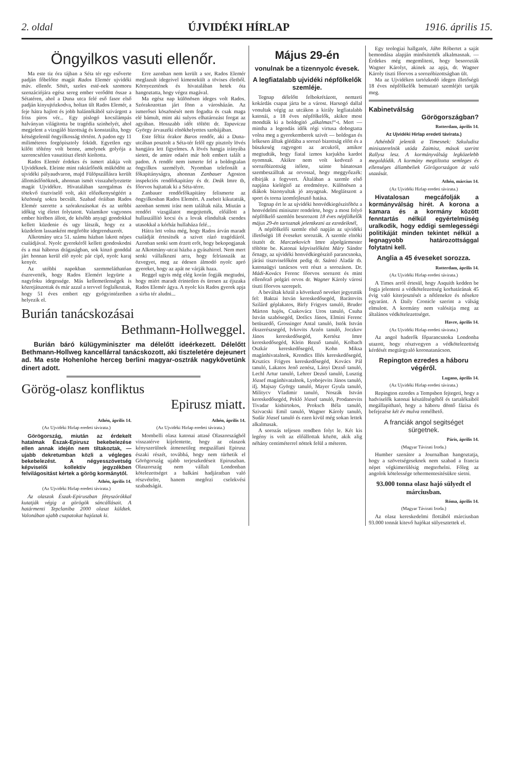2. oldal ÚJVIDÉKI HÍRLAP 1916. április 15.
Öngyilkos vasuti ellenőr.
Ma este tiz óra tájban a Séta tér egy esőverte padján főbelőtte magát Rados Elemér ujvidéki máv. ellenőr. Sötét, szeles esté-nek szomoru szenzációjára egész sereg ember verődött össze a Sétatéren, ahol a Duna utca felé eső fasor első padján kinyujtózkodva, holtan ült Rados Elemér, a feje hátra hajlott és jobb halántékából szivárgott a friss piros vér... Egy pislogó kocsilámpás halványan világitotta be tragédia szinhelyét, ahol megjelent a vizsgáló bizottság és konstatálta, hogy kétségtelenül öngyilkosság történt. A padon egy 11 miliméteres forgópisztoly feküdt. Egyetlen egy kilőtt töltény volt benne, amelynek golyója a szerencsétlen vasutitiszt életét kioltotta.
Rados Elemér érdekes és ismert alakja volt Ujvidéknek. Eleinte mint raktárfőnök müködött az ujvidéki pályaudvaron, majd Fülöpszállásra került állomásfőnöknek, ahonnan ismét visszahelyeztette magát Ujvidékre. Hivatalában szorgalmas és tötekvő tisztviselő volt, akit előzékenységéért a közönség sokra becsült. Szabad óráiban Rados Elemér szerette a szórakozásokat és az utóbbi időkig vig életet folytatott. Valamikor vagyonos ember hirében állott, de később anyagi gondokkal kellett küzdenie és ugy látszik, hogy ez a küzdelem lassanként megőrölte idegrendszerét.
Alkotmány utca 51. számu házban lakott népes családjával. Nyolc gyerekéről kellett gondoskodni és a mai háborus drágaságban, sok kinzó gonddal járt honnan kerül elő nyolc pár cipő, nyolc karaj kenyér.
Az utóbbi napokban szemmeláthatóan észrevették, hogy Rados Elemért legyürte a nagyfoku idegessége. Más kellemetlenségek is közrejátszottak és már azzal a tervvel foglalkoztak, hogy 51 éves embert egy gyógyintézetben helyezik el.
Erre azonban nem került a sor, Rados Elemér meglazult idegeivel kimenekült a tövises életből. Környezetének és hivatalában hetek óta hangoztatta, hogy végez magával.
Ma egész nap különösen ideges volt Rados. Szórakozottan járt fönn a városházán. Az ismerősei köszönését nem fogadta és csak maga elé bámult, mint aki sulyos elhatározást forgat az agyában. Hosszabb időt töltött dr. Tapavicza György árvaszéki elnökhelyettes szobájában.
Este féltiz órakor Baros rendőr, aki a Duna-utcában posztolt a Séta-tér felől egy pisztoly lövés hangjára lett figyelmes. A lövés hangja irányába sietett, de amire odaért már holt embert talált a padon. A rendőr nem ismerte fel a boldogtalan öngyilkos személyét. Nyomban telefonált a főkapitányságra, ahonnan Zanbauer Agoston inspekciós rendőrkapitány és dr. Deák Imre tb, főorvos hajtattak ki a Séta-térre.
Zanbauer rendőrfőkapitány felismerte az öngyilkosban Rados Elemért. A zsebeit kikutatták, azonban semmi irást nem találtak nála. Miután a rendőri vizsgálatot megejtették, előállott a hullaszállító kocsi és a lovak elindultak csendes utasokkal a kórház hullaháza felé...
Hátra lett volna még, hogy Rados árván maradt családját értesitsék a szivet rázó tragédiáról. Azonban senki sem érzett erőt, hogy bekopogjanak az Alkotmány-utcai házba a gyászhirrel. Nem mert senki vállalkozni arra, hogy felriasszák az özvegyet, meg az édesen álmodó nyolc apró gyereket, hogy az apát ne várják haza.
Reggel ugyis még elég korán fogják megtudni, hogy miért maradt érintetlen és üresen az éjszaka Rados Elemér ágya. A nyolc kis Rados gyerek apja a sirba tér aludni...
Burián tanácskozásai
Bethmann-Hollweggel.
Burián báró külügyminiszter ma délelőtt ideérkezett. Délelőtt Bethmann-Hollweg kancellárral tanácskozott, aki tiszteletére dejeunert ad. Ma este Hohenlohe herceg berlini magyar-osztrák nagykövetünk dinert adott.
Görög-olasz konfliktus
Epirusz miatt.
Athén, április 14.
(Az Ujvidéki Hirlap eredeti távirata.)
Görögország, miután az érdekelt hatalmak Észak-Epirusz bekebelezése ellen annak idején nem tiltakoztak, — ujabb dekretumban közli a végleges bekebelezést. A négyesszövetség képviselői kollektiv jegyzékben felvilágositást kértek a görög kormánytól.
Athén, április 14.
(Az Ujvidéki Hirlap eredeti távirata.)
Az olaszok Észak-Epiruszban fényszórókkal kutatják végig a görögök sáncállásait. A határmenti Tepclaniba 2000 olaszt küldtek. Valonában ujabb csapatokat hajóztak ki.
Athén, április 14.
(Az Ujvidéki Hirlap eredeti távirata.)
Mombelli olasz katonai attasé Olaszországból visszatérve kijelentette, hogy az olaszok kényszerülnek átmenetileg megszállani Epirusz északi részét, továbbá, hogy nem türhetik el Görögország ujabb terjeszkedéseit Epiruszban. Olaszország nem vállalt Londonban kötelezettséget a balkáni hadjáratban való részvételre, hanem megőrzi cselekvési szabadságát.
Május 29-én
vonulnak be a tizennyolc évesek.
A legfiatalabb ujvidéki népfölkelők szemléje.
Tegnap délelőtt felbokrétázott, nemzeti kokárdás csapat járta be a várost. Harsogó dallal vonultak végig az utcákon a király legfiatalabb katonái, a 18 éves népfölkelők, akikre most mondták ki a boldogitó „alkalmas!“-t. Mert — mintha a legendás idők régi virtusa dobogtatta volna meg a gyerekemberek szivét — boldogan és lelkesen álltak glédába a sorozó bizottság előtt és a büszkeség ragyogott az arcukról, amikor megtudták, hogy fiatal izmos karjukba kardot nyomnak. Akikre nem volt kedvező a sorozóbizottság itélete, szinte bánatosan szembeszálltak az orvossal, hogy meggyőzzék: elbirják a fegyvert. Általában a szemle első napjána kielégitő az eredménye. Különösen a diákok bizonyultak jó anyagnak. Meglátszott a sport és torna izomfejlesztő hatása.
Tegnap ért le az ujvidéki honvédkiegészitőhöz a honvédelmi miniszter rendelete, hogy a most folyó népfölkelő szemlén besorozott 18 éves népfölkelők május 29-én tartoznak jelentkezni az ezredeiknél,
A népfölkelői szemle első napján az ujvidéki illetőségü 18 éveseket sorozták. A szemle elnöki tisztét dr. Marczekovich Imre alpolgármester töltötte be. Katonai képviselőként Máry Sándor őrnagy, az ujvidéki honvédkiegészitő parancsnoka, járási tisztviselőként pedig dr. Szántó Aladár tb. katonaügyi tanácsos vett részt a sorozáson. Dr. Mádi-Kovács Ferenc főorvos sorozott és mint ellenőrző polgári orvos dr. Wagner Károly városi tiszti főorvos szerepelt.
A beváltak közül a következő neveket jegyeztük fel: Baktai István kereskedősegéd, Barátovits Szilárd géplakatos, Birly Frigyes tanuló, Bruder Márton hajós, Csakovácz Uros tanuló, Csuha István szabósegéd, Dotlics János, Elmini Ferenc betüszedő, Grossinger Antal tanuló, Istók István ékszerészsegéd, Ivkovits Arzén tanuló, Joczkov János kereskedősegéd, Kertész Imre kereskedősegéd, Klein Rezső tanuló, Kolbach Oszkár kereskedősegéd, Kohn Miksa magánhivatalnok, Krendics Illés kereskedősegéd, Krsztics Frigyes kereskedősegéd, Kovács Pál tanuló, Lakatos Jenő zenész, Lányi Dezső tanuló, Lechl Artur tanuló, Lehrer Dezső tanuló, Lusztig József magánhivatalnok, Lyobojevits János tanuló, ifj. Majsay György tanuló, Mayer Gyula tanuló, Militycv Vladimir tanuló, Noszák István kereskedősegéd, Pekló József tanuló, Prodanovits Tivadar kisbirtokos, Proksch Béla tanuló, Szivacski Emil tanuló, Wagner Károly tanuló, Sudár József tanuló és ezen kivül még sokan lettek alkalmasak.
A sorozás teljesen rendben folyt le. Két kis legény is volt az előállottak között, akik alig néhány centiméterrel nöttek felül a méteren.
Egy teologiai hallgatót, Jáhn Róbertet a saját bemondása alapján minősitették alkalmasnak. — Érdekes még megemliteni, hogy besorozták Wagner Károlyt, akinek az apja, dr. Wagner Károly tiszti főorvos a sorozóbizottságban ült.
Ma az Ujvidéken tartózkodó idegen illetőségü 18 éves népfölkelők bemutató szemléjét tartják meg.
Kabinetválság
Görögországban?
Rotterdam, április 14.
Az Ujvidéki Hirlap eredeti távirata.)
Athénből jelentik a Timesnek: Szkuludisz miniszterelnök utóda Zaimisz, mások szerint Rallysz lesz. A kormányválság legközelebb megoldódik. A kormány megtiltotta semleges és ellenséges állambeliek Görögországon át való utazását.
Athén, március 14.
(Az Ujvidéki Hirlap eredeti távirata.)
Hivatalosan megcáfolják a kormányválság hirét. A korona a kamara és a kormány között fenntartás nélkül egyértelmüség uralkodik, hogy eddigi semlegességi politikáját minden tekintet nélkül a legnagyobb határozottsággal folytatni kell.
Anglia a 45 éveseket sorozza.
Rotterdam, április 14.
(Az Ujvidéki Hirlap eredeti távirata.)
A Times arról értesül, hogy Asquith kedden be fogja jelenteni a védkötelezettség korhatárának 45 évig való kiterjesztését a nőtlenekre és nősekre egyaránt. A Daily Cronicle szerint a válság elmulott. A kormány nem valósitja meg az általános védkötelezettséget.
Havre, április 14.
(Az Ujvidéki Hirlap eredeti távirata.)
Az angol haderők főparancsnoka Londonba utazott, hogy résztvegyen a védkötelezettség kérdését megtárgyaló koronatanácson.
Repington ezredes a háboru végéről.
Lugano, április 14.
(Az Ujvidéki Hirlap eredeti távirata.)
Repington ezredes a Tempsben fejtegeti, hogy a hadviselők katonai készültségéből és tartalékaiból megállapitható, hogy a háboru döntő fázisa és befejezése két év mulva remélhető.
A franciák angol segitséget sürgetnek.
Páris, április 14.
(Magyar Távirati Iroda.)
Humber szenátor a Journalban hangoztatja, hogy a szövetségeseknek nem szabad a francia népet végkimerülésig megterhelni. Főleg az angolok kötelessége tehermentesitésükre sietni.
93.000 tonna olasz hajó sülyedt el márciusban.
Róma, április 14.
(Magyar Távirati Iroda.)
Az olasz kereskedelmi flottából márciusban 93.000 tonnát kitevő hajókat sülyesztettek el.